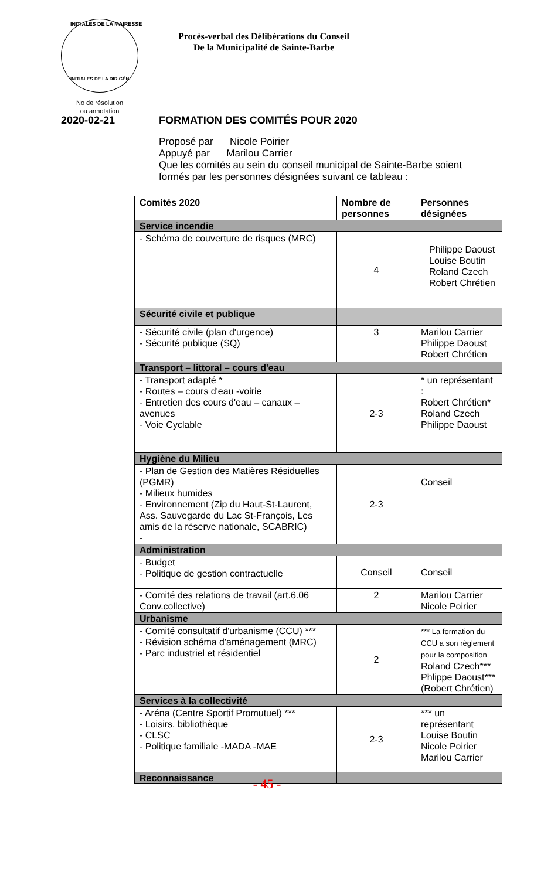INITIALES DE LA MAIRESSE
INITIALES DE LA DIR.GÉN.
Procès-verbal des Délibérations du Conseil
De la Municipalité de Sainte-Barbe
No de résolution
ou annotation
2020-02-21
FORMATION DES COMITÉS POUR 2020
Proposé par Nicole Poirier
Appuyé par Marilou Carrier
Que les comités au sein du conseil municipal de Sainte-Barbe soient formés par les personnes désignées suivant ce tableau :
| Comités 2020 | Nombre de personnes | Personnes désignées |
| --- | --- | --- |
| Service incendie | | |
| - Schéma de couverture de risques (MRC) | 4 | Philippe Daoust Louise Boutin Roland Czech Robert Chrétien |
| Sécurité civile et publique | | |
| - Sécurité civile (plan d'urgence) - Sécurité publique (SQ) | 3 | Marilou Carrier Philippe Daoust Robert Chrétien |
| Transport – littoral – cours d'eau | | |
| - Transport adapté * - Routes – cours d'eau -voirie - Entretien des cours d'eau – canaux – avenues - Voie Cyclable | 2-3 | * un représentant : Robert Chrétien* Roland Czech Philippe Daoust |
| Hygiène du Milieu | | |
| - Plan de Gestion des Matières Résiduelles (PGMR) - Milieux humides - Environnement (Zip du Haut-St-Laurent, Ass. Sauvegarde du Lac St-François, Les amis de la réserve nationale, SCABRIC) - | 2-3 | Conseil |
| Administration | | |
| - Budget - Politique de gestion contractuelle | Conseil | Conseil |
| - Comité des relations de travail (art.6.06 Conv.collective) | 2 | Marilou Carrier Nicole Poirier |
| Urbanisme | | |
| - Comité consultatif d'urbanisme (CCU) *** - Révision schéma d'aménagement (MRC) - Parc industriel et résidentiel | 2 | *** La formation du CCU a son règlement pour la composition Roland Czech*** Phlippe Daoust*** (Robert Chrétien) |
| Services à la collectivité | | |
| - Aréna (Centre Sportif Promutuel) *** - Loisirs, bibliothèque - CLSC - Politique familiale -MADA -MAE | 2-3 | *** un représentant Louise Boutin Nicole Poirier Marilou Carrier |
| Reconnaissance | | |
- 45 -